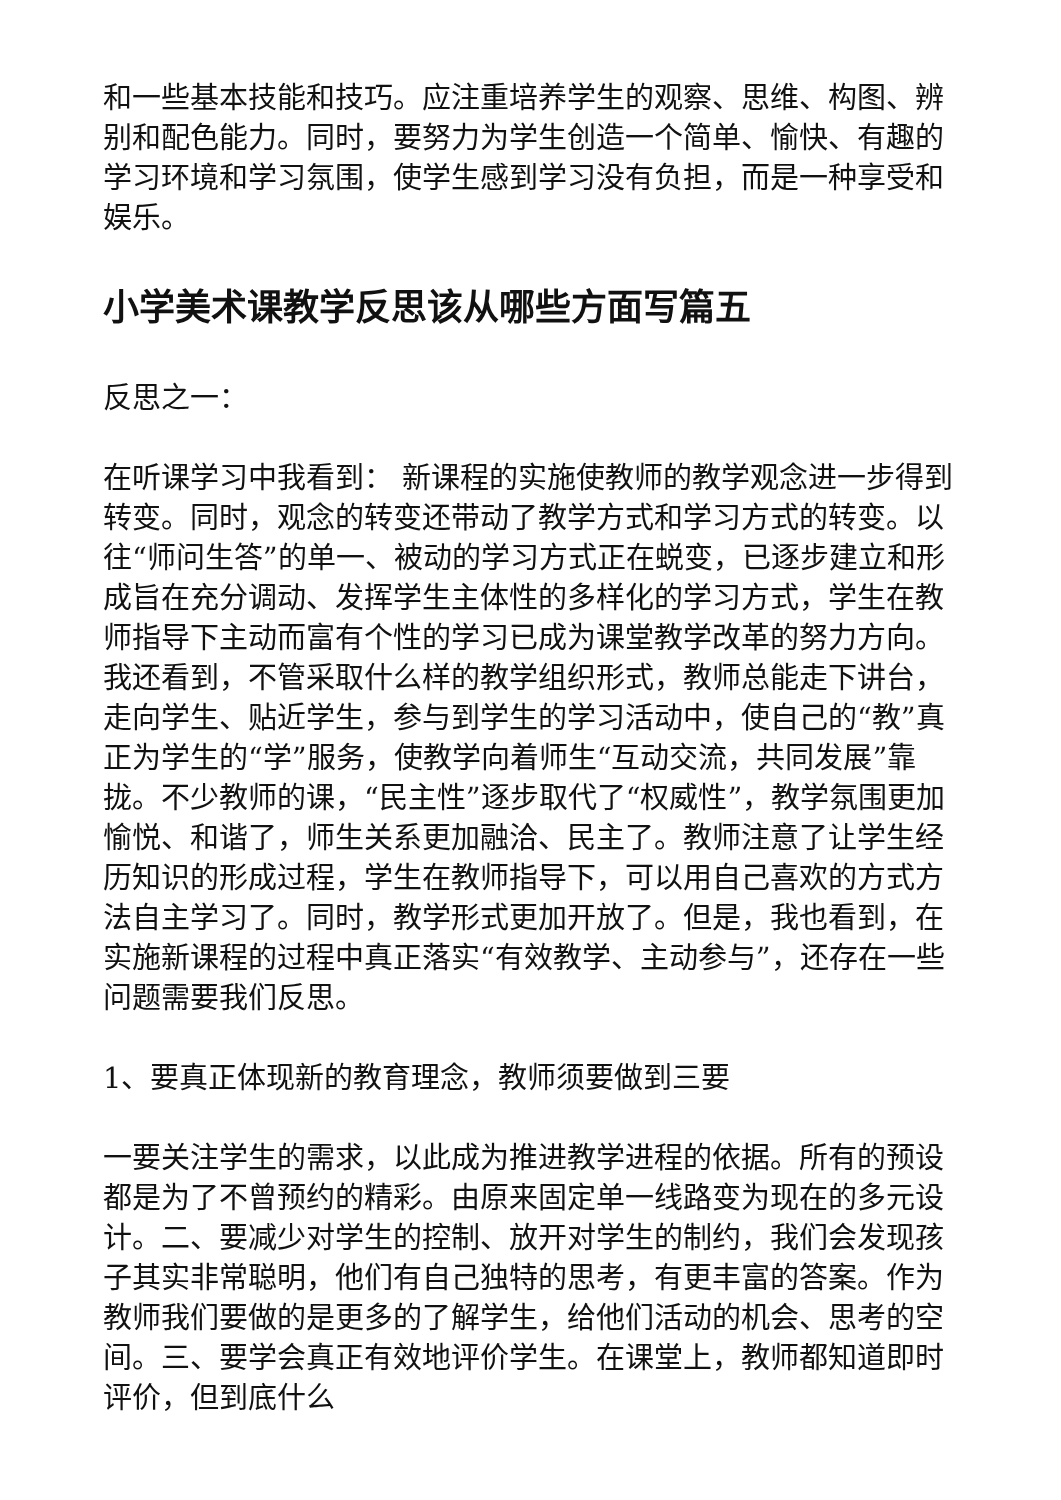和一些基本技能和技巧。应注重培养学生的观察、思维、构图、辨别和配色能力。同时，要努力为学生创造一个简单、愉快、有趣的学习环境和学习氛围，使学生感到学习没有负担，而是一种享受和娱乐。
小学美术课教学反思该从哪些方面写篇五
反思之一：
在听课学习中我看到： 新课程的实施使教师的教学观念进一步得到转变。同时，观念的转变还带动了教学方式和学习方式的转变。以往“师问生答”的单一、被动的学习方式正在蜕变，已逐步建立和形成旨在充分调动、发挥学生主体性的多样化的学习方式，学生在教师指导下主动而富有个性的学习已成为课堂教学改革的努力方向。我还看到，不管采取什么样的教学组织形式，教师总能走下讲台，走向学生、贴近学生，参与到学生的学习活动中，使自己的“教”真正为学生的“学”服务，使教学向着师生“互动交流，共同发展”靠拢。不少教师的课，“民主性”逐步取代了“权威性”，教学氛围更加愉悦、和谐了，师生关系更加融洽、民主了。教师注意了让学生经历知识的形成过程，学生在教师指导下，可以用自己喜欢的方式方法自主学习了。同时，教学形式更加开放了。但是，我也看到，在实施新课程的过程中真正落实“有效教学、主动参与”，还存在一些问题需要我们反思。
1、要真正体现新的教育理念，教师须要做到三要
一要关注学生的需求，以此成为推进教学进程的依据。所有的预设都是为了不曾预约的精彩。由原来固定单一线路变为现在的多元设计。二、要减少对学生的控制、放开对学生的制约，我们会发现孩子其实非常聪明，他们有自己独特的思考，有更丰富的答案。作为教师我们要做的是更多的了解学生，给他们活动的机会、思考的空间。三、要学会真正有效地评价学生。在课堂上，教师都知道即时评价，但到底什么